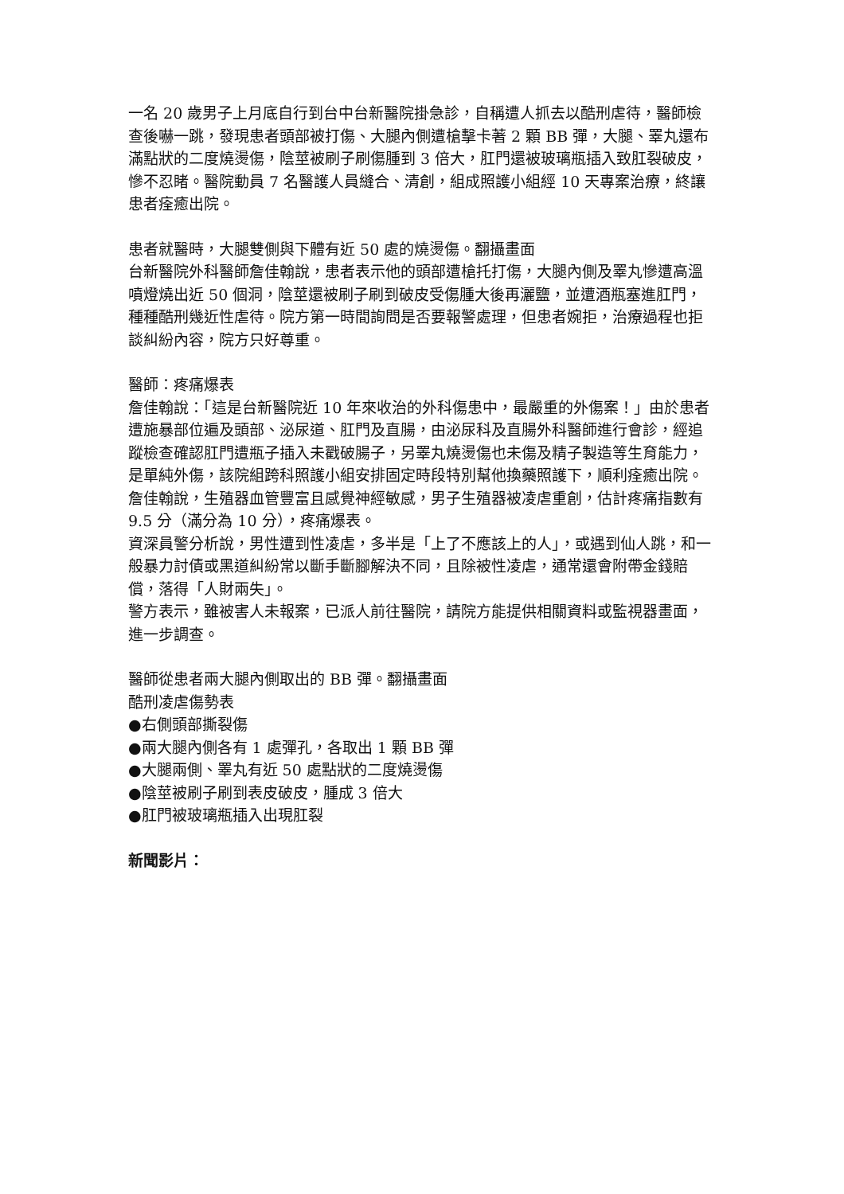一名 20 歲男子上月底自行到台中台新醫院掛急診，自稱遭人抓去以酷刑虐待，醫師檢查後嚇一跳，發現患者頭部被打傷、大腿內側遭槍擊卡著 2 顆 BB 彈，大腿、睪丸還布滿點狀的二度燒燙傷，陰莖被刷子刷傷腫到 3 倍大，肛門還被玻璃瓶插入致肛裂破皮，慘不忍睹。醫院動員 7 名醫護人員縫合、清創，組成照護小組經 10 天專案治療，終讓患者痊癒出院。
患者就醫時，大腿雙側與下體有近 50 處的燒燙傷。翻攝畫面
台新醫院外科醫師詹佳翰說，患者表示他的頭部遭槍托打傷，大腿內側及睪丸慘遭高溫噴燈燒出近 50 個洞，陰莖還被刷子刷到破皮受傷腫大後再灑鹽，並遭酒瓶塞進肛門，種種酷刑幾近性虐待。院方第一時間詢問是否要報警處理，但患者婉拒，治療過程也拒談糾紛內容，院方只好尊重。
醫師：疼痛爆表
詹佳翰說：「這是台新醫院近 10 年來收治的外科傷患中，最嚴重的外傷案！」由於患者遭施暴部位遍及頭部、泌尿道、肛門及直腸，由泌尿科及直腸外科醫師進行會診，經追蹤檢查確認肛門遭瓶子插入未戳破腸子，另睪丸燒燙傷也未傷及精子製造等生育能力，是單純外傷，該院組跨科照護小組安排固定時段特別幫他換藥照護下，順利痊癒出院。
詹佳翰說，生殖器血管豐富且感覺神經敏感，男子生殖器被凌虐重創，估計疼痛指數有 9.5 分（滿分為 10 分），疼痛爆表。
資深員警分析說，男性遭到性凌虐，多半是「上了不應該上的人」，或遇到仙人跳，和一般暴力討債或黑道糾紛常以斷手斷腳解決不同，且除被性凌虐，通常還會附帶金錢賠償，落得「人財兩失」。
警方表示，雖被害人未報案，已派人前往醫院，請院方能提供相關資料或監視器畫面，進一步調查。
醫師從患者兩大腿內側取出的 BB 彈。翻攝畫面
酷刑凌虐傷勢表
●右側頭部撕裂傷
●兩大腿內側各有 1 處彈孔，各取出 1 顆 BB 彈
●大腿兩側、睪丸有近 50 處點狀的二度燒燙傷
●陰莖被刷子刷到表皮破皮，腫成 3 倍大
●肛門被玻璃瓶插入出現肛裂
新聞影片：